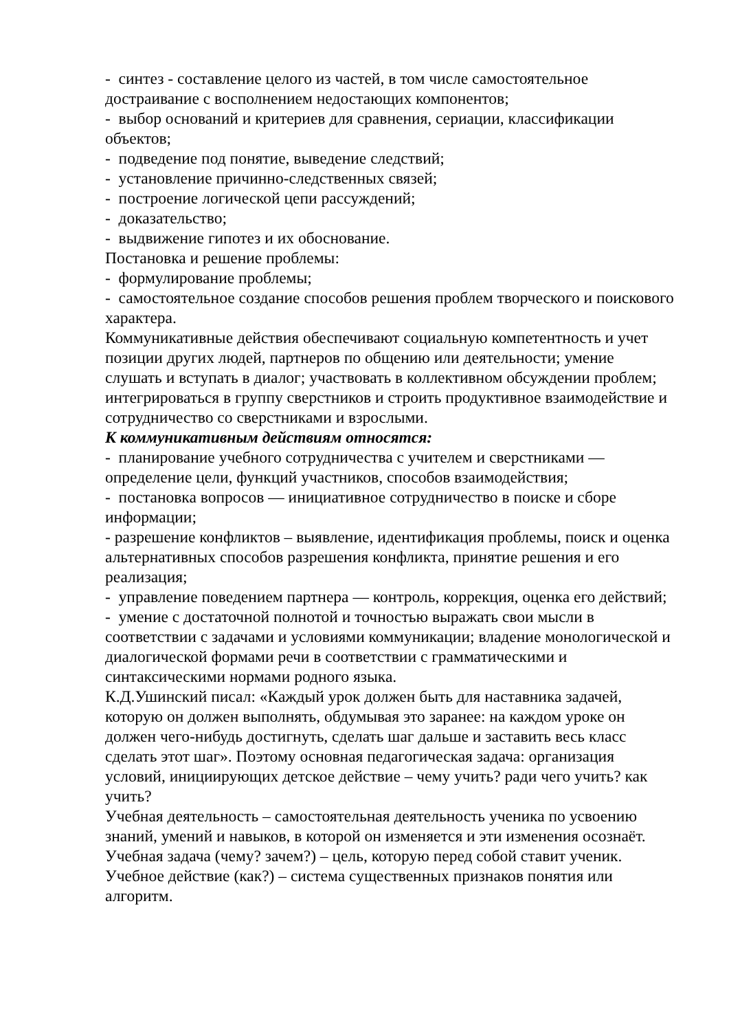- синтез - составление целого из частей, в том числе самостоятельное достраивание с восполнением недостающих компонентов;
- выбор оснований и критериев для сравнения, сериации, классификации объектов;
- подведение под понятие, выведение следствий;
- установление причинно-следственных связей;
- построение логической цепи рассуждений;
- доказательство;
- выдвижение гипотез и их обоснование.
Постановка и решение проблемы:
- формулирование проблемы;
- самостоятельное создание способов решения проблем творческого и поискового характера.
Коммуникативные действия обеспечивают социальную компетентность и учет позиции других людей, партнеров по общению или деятельности; умение слушать и вступать в диалог; участвовать в коллективном обсуждении проблем; интегрироваться в группу сверстников и строить продуктивное взаимодействие и сотрудничество со сверстниками и взрослыми.
К коммуникативным действиям относятся:
- планирование учебного сотрудничества с учителем и сверстниками — определение цели, функций участников, способов взаимодействия;
- постановка вопросов — инициативное сотрудничество в поиске и сборе информации;
- разрешение конфликтов – выявление, идентификация проблемы, поиск и оценка альтернативных способов разрешения конфликта, принятие решения и его реализация;
- управление поведением партнера — контроль, коррекция, оценка его действий;
- умение с достаточной полнотой и точностью выражать свои мысли в соответствии с задачами и условиями коммуникации; владение монологической и диалогической формами речи в соответствии с грамматическими и синтаксическими нормами родного языка.
К.Д.Ушинский писал: «Каждый урок должен быть для наставника задачей, которую он должен выполнять, обдумывая это заранее: на каждом уроке он должен чего-нибудь достигнуть, сделать шаг дальше и заставить весь класс сделать этот шаг». Поэтому основная педагогическая задача: организация условий, инициирующих детское действие – чему учить? ради чего учить? как учить?
Учебная деятельность – самостоятельная деятельность ученика по усвоению знаний, умений и навыков, в которой он изменяется и эти изменения осознаёт.
Учебная задача (чему? зачем?) – цель, которую перед собой ставит ученик.
Учебное действие (как?) – система существенных признаков понятия или алгоритм.